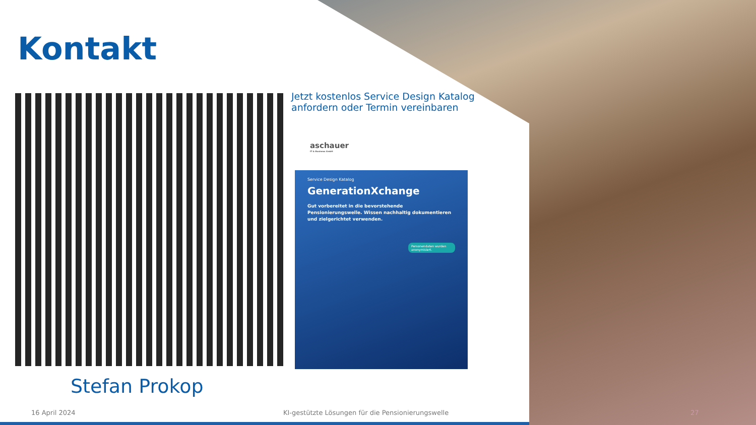Kontakt
Jetzt kostenlos Service Design Katalog
anfordern oder Termin vereinbaren
aschauer
IT & Business GmbH
Service Design Katalog
GenerationXchange
Gut vorbereitet in die bevorstehende Pensionierungswelle. Wissen nachhaltig dokumentieren und zielgerichtet verwenden.
Personendaten wurden anonymisiert.
Stefan Prokop
16 April 2024
KI-gestützte Lösungen für die Pensionierungswelle
27